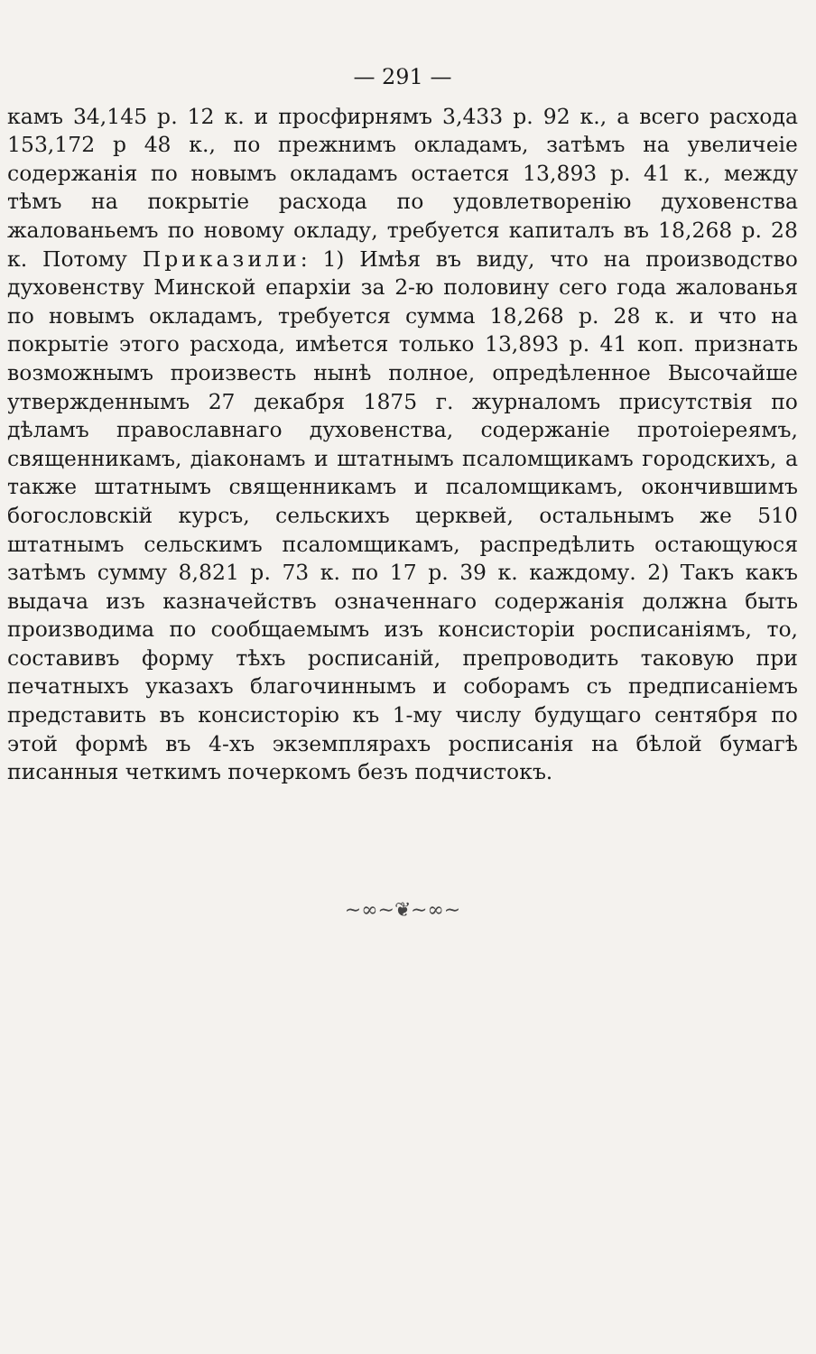— 291 —
камъ 34,145 р. 12 к. и просфирнямъ 3,433 р. 92 к., а всего расхода 153,172 р 48 к., по прежнимъ окладамъ, затѣмъ на увеличеіе содержанія по новымъ окладамъ остается 13,893 р. 41 к., между тѣмъ на покрытіе расхода по удовлетворенію духовенства жалованьемъ по новому окладу, требуется капиталъ въ 18,268 р. 28 к. Потому Приказили: 1) Имѣя въ виду, что на производство духовенству Минской епархіи за 2-ю половину сего года жалованья по новымъ окладамъ, требуется сумма 18,268 р. 28 к. и что на покрытіе этого расхода, имѣется только 13,893 р. 41 коп. признать возможнымъ произвесть нынѣ полное, опредѣленное Высочайше утвержденнымъ 27 декабря 1875 г. журналомъ присутствія по дѣламъ православнаго духовенства, содержаніе протоіереямъ, священникамъ, діаконамъ и штатнымъ псаломщикамъ городскихъ, а также штатнымъ священникамъ и псаломщикамъ, окончившимъ богословскій курсъ, сельскихъ церквей, остальнымъ же 510 штатнымъ сельскимъ псаломщикамъ, распредѣлить остающуюся затѣмъ сумму 8,821 р. 73 к. по 17 р. 39 к. каждому. 2) Такъ какъ выдача изъ казначействъ означеннаго содержанія должна быть производима по сообщаемымъ изъ консисторіи росписаніямъ, то, составивъ форму тѣхъ росписаній, препроводить таковую при печатныхъ указахъ благочиннымъ и соборамъ съ предписаніемъ представить въ консисторію къ 1-му числу будущаго сентября по этой формѣ въ 4-хъ экземплярахъ росписанія на бѣлой бумагѣ писанныя четкимъ почеркомъ безъ подчистокъ.
~∞~❦~∞~